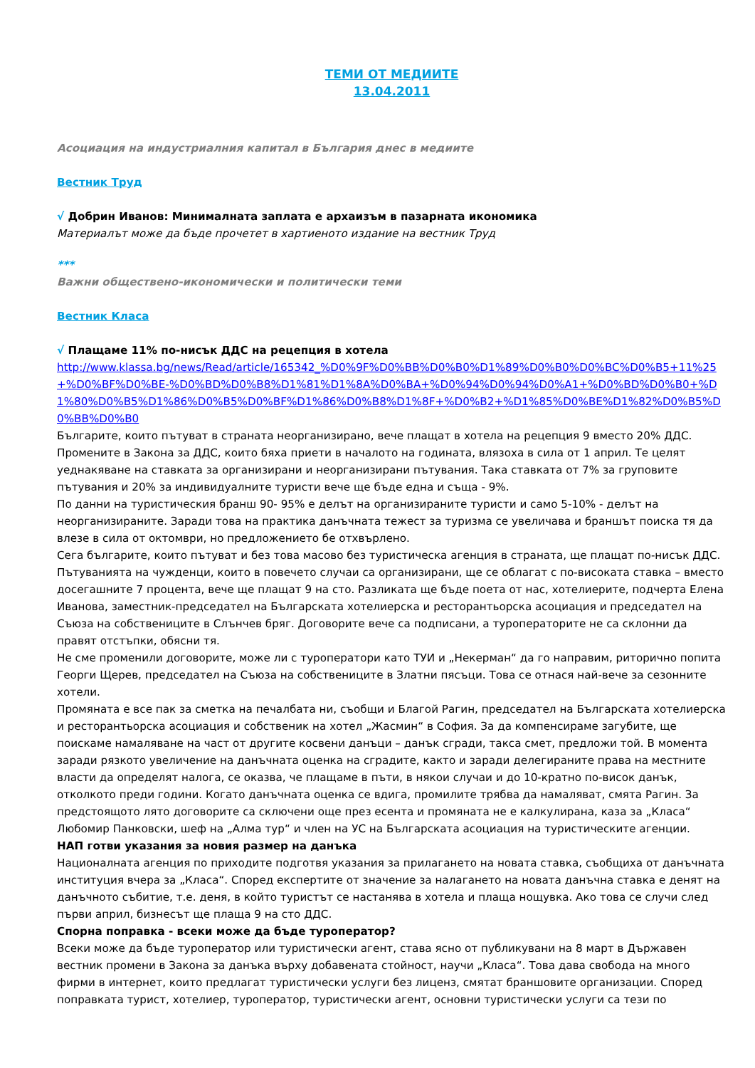ТЕМИ ОТ МЕДИИТЕ
13.04.2011
Асоциация на индустриалния капитал в България днес в медиите
Вестник Труд
√ Добрин Иванов: Минималната заплата е архаизъм в пазарната икономика
Материалът може да бъде прочетет в хартиеното издание на вестник Труд
***
Важни обществено-икономически и политически теми
Вестник Класа
√ Плащаме 11% по-нисък ДДС на рецепция в хотела
http://www.klassa.bg/news/Read/article/165342_%D0%9F%D0%BB%D0%B0%D1%89%D0%B0%D0%BC%D0%B5+11%25+%D0%BF%D0%BE-%D0%BD%D0%B8%D1%81%D1%8A%D0%BA+%D0%94%D0%94%D0%A1+%D0%BD%D0%B0+%D1%80%D0%B5%D1%86%D0%B5%D0%BF%D1%86%D0%B8%D1%8F+%D0%B2+%D1%85%D0%BE%D1%82%D0%B5%D0%BB%D0%B0
Българите, които пътуват в страната неорганизирано, вече плащат в хотела на рецепция 9 вместо 20% ДДС. Промените в Закона за ДДС, които бяха приети в началото на годината, влязоха в сила от 1 април. Те целят уеднакяване на ставката за организирани и неорганизирани пътувания. Така ставката от 7% за груповите пътувания и 20% за индивидуалните туристи вече ще бъде една и съща - 9%.
По данни на туристическия бранш 90- 95% е делът на организираните туристи и само 5-10% - делът на неорганизираните. Заради това на практика данъчната тежест за туризма се увеличава и браншът поиска тя да влезе в сила от октомври, но предложението бе отхвърлено.
Сега българите, които пътуват и без това масово без туристическа агенция в страната, ще плащат по-нисък ДДС. Пътуванията на чужденци, които в повечето случаи са организирани, ще се облагат с по-високата ставка – вместо досегашните 7 процента, вече ще плащат 9 на сто. Разликата ще бъде поета от нас, хотелиерите, подчерта Елена Иванова, заместник-председател на Българската хотелиерска и ресторантьорска асоциация и председател на Съюза на собствениците в Слънчев бряг. Договорите вече са подписани, а туроператорите не са склонни да правят отстъпки, обясни тя.
Не сме променили договорите, може ли с туроператори като ТУИ и „Некерман“ да го направим, риторично попита Георги Щерев, председател на Съюза на собствениците в Златни пясъци. Това се отнася най-вече за сезонните хотели.
Промяната е все пак за сметка на печалбата ни, съобщи и Благой Рагин, председател на Българската хотелиерска и ресторантьорска асоциация и собственик на хотел „Жасмин“ в София. За да компенсираме загубите, ще поискаме намаляване на част от другите косвени данъци – данък сгради, такса смет, предложи той. В момента заради рязкото увеличение на данъчната оценка на сградите, както и заради делегираните права на местните власти да определят налога, се оказва, че плащаме в пъти, в някои случаи и до 10-кратно по-висок данък, отколкото преди години. Когато данъчната оценка се вдига, промилите трябва да намаляват, смята Рагин. За предстоящото лято договорите са сключени още през есента и промяната не е калкулирана, каза за „Класа“ Любомир Панковски, шеф на „Алма тур“ и член на УС на Българската асоциация на туристическите агенции.
НАП готви указания за новия размер на данъка
Националната агенция по приходите подготвя указания за прилагането на новата ставка, съобщиха от данъчната институция вчера за „Класа“. Според експертите от значение за налагането на новата данъчна ставка е денят на данъчното събитие, т.е. деня, в който туристът се настанява в хотела и плаща нощувка. Ако това се случи след първи април, бизнесът ще плаща 9 на сто ДДС.
Спорна поправка - всеки може да бъде туроператор?
Всеки може да бъде туроператор или туристически агент, става ясно от публикувани на 8 март в Държавен вестник промени в Закона за данъка върху добавената стойност, научи „Класа“. Това дава свобода на много фирми в интернет, които предлагат туристически услуги без лиценз, смятат браншовите организации. Според поправката турист, хотелиер, туроператор, туристически агент, основни туристически услуги са тези по